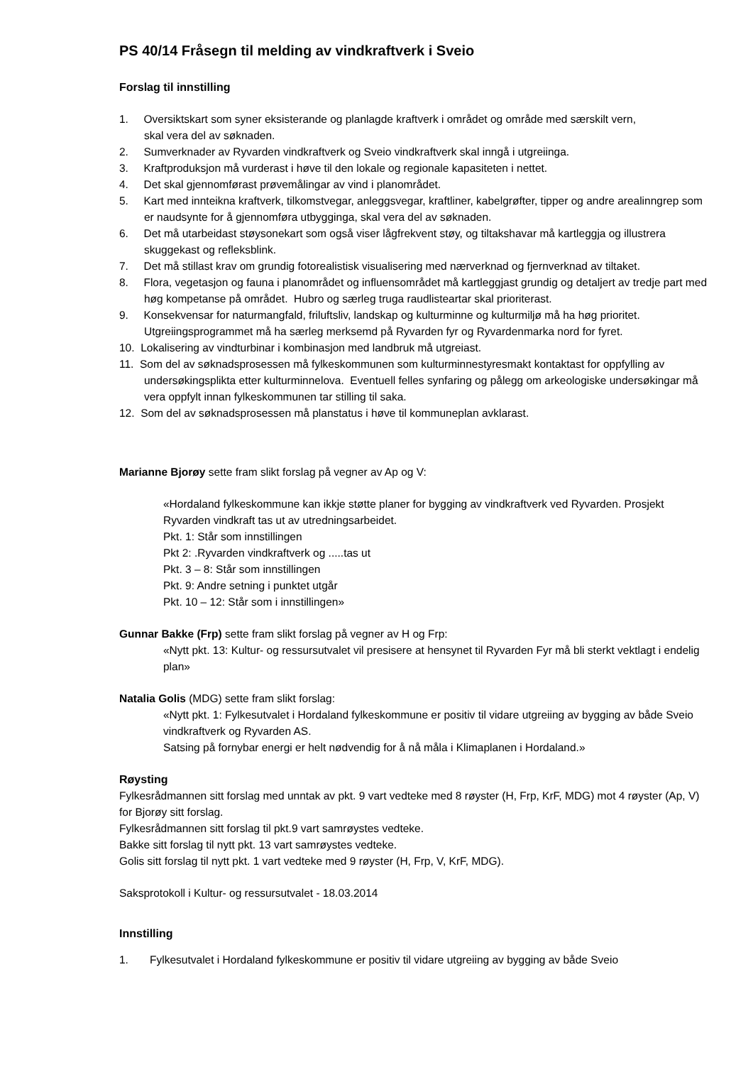PS 40/14 Fråsegn til melding av vindkraftverk i Sveio
Forslag til innstilling
1. Oversiktskart som syner eksisterande og planlagde kraftverk i området og område med særskilt vern,
skal vera del av søknaden.
2. Sumverknader av Ryvarden vindkraftverk og Sveio vindkraftverk skal inngå i utgreiinga.
3. Kraftproduksjon må vurderast i høve til den lokale og regionale kapasiteten i nettet.
4. Det skal gjennomførast prøvemålingar av vind i planområdet.
5. Kart med innteikna kraftverk, tilkomstvegar, anleggsvegar, kraftliner, kabelgrøfter, tipper og andre arealinngrep som er naudsynte for å gjennomføra utbygginga, skal vera del av søknaden.
6. Det må utarbeidast støysonekart som også viser lågfrekvent støy, og tiltakshavar må kartleggja og illustrera skuggekast og refleksblink.
7. Det må stillast krav om grundig fotorealistisk visualisering med nærverknad og fjernverknad av tiltaket.
8. Flora, vegetasjon og fauna i planområdet og influensområdet må kartleggjast grundig og detaljert av tredje part med høg kompetanse på området. Hubro og særleg truga raudlisteartar skal prioriterast.
9. Konsekvensar for naturmangfald, friluftsliv, landskap og kulturminne og kulturmiljø må ha høg prioritet.
Utgreiingsprogrammet må ha særleg merksemd på Ryvarden fyr og Ryvardenmarka nord for fyret.
10. Lokalisering av vindturbinar i kombinasjon med landbruk må utgreiast.
11. Som del av søknadsprosessen må fylkeskommunen som kulturminnestyresmakt kontaktast for oppfylling av undersøkingsplikta etter kulturminnelova. Eventuell felles synfaring og pålegg om arkeologiske undersøkingar må vera oppfylt innan fylkeskommunen tar stilling til saka.
12. Som del av søknadsprosessen må planstatus i høve til kommuneplan avklarast.
Marianne Bjorøy sette fram slikt forslag på vegner av Ap og V:
«Hordaland fylkeskommune kan ikkje støtte planer for bygging av vindkraftverk ved Ryvarden. Prosjekt Ryvarden vindkraft tas ut av utredningsarbeidet.
Pkt. 1: Står som innstillingen
Pkt 2: .Ryvarden vindkraftverk og .....tas ut
Pkt. 3 – 8: Står som innstillingen
Pkt. 9: Andre setning i punktet utgår
Pkt. 10 – 12: Står som i innstillingen»
Gunnar Bakke (Frp) sette fram slikt forslag på vegner av H og Frp:
«Nytt pkt. 13: Kultur- og ressursutvalet vil presisere at hensynet til Ryvarden Fyr må bli sterkt vektlagt i endelig plan»
Natalia Golis (MDG) sette fram slikt forslag:
«Nytt pkt. 1: Fylkesutvalet i Hordaland fylkeskommune er positiv til vidare utgreiing av bygging av både Sveio vindkraftverk og Ryvarden AS.
Satsing på fornybar energi er helt nødvendig for å nå måla i Klimaplanen i Hordaland.»
Røysting
Fylkesrådmannen sitt forslag med unntak av pkt. 9 vart vedteke med 8 røyster (H, Frp, KrF, MDG) mot 4 røyster (Ap, V) for Bjorøy sitt forslag.
Fylkesrådmannen sitt forslag til pkt.9 vart samrøystes vedteke.
Bakke sitt forslag til nytt pkt. 13 vart samrøystes vedteke.
Golis sitt forslag til nytt pkt. 1 vart vedteke med 9 røyster (H, Frp, V, KrF, MDG).
Saksprotokoll i Kultur- og ressursutvalet - 18.03.2014
Innstilling
1. Fylkesutvalet i Hordaland fylkeskommune er positiv til vidare utgreiing av bygging av både Sveio